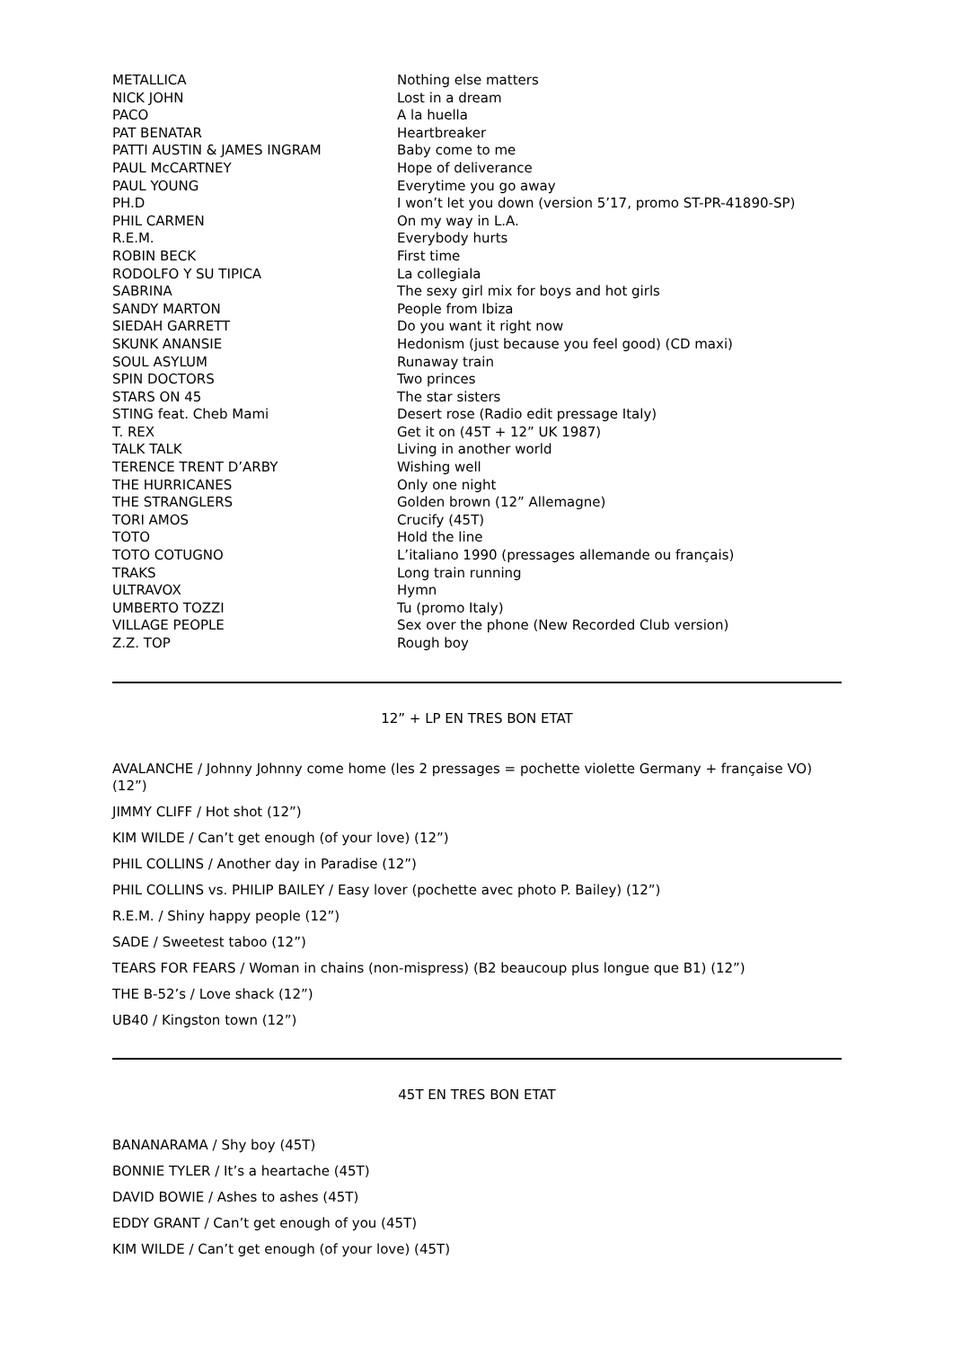| METALLICA | Nothing else matters |
| NICK JOHN | Lost in a dream |
| PACO | A la huella |
| PAT BENATAR | Heartbreaker |
| PATTI AUSTIN & JAMES INGRAM | Baby come to me |
| PAUL McCARTNEY | Hope of deliverance |
| PAUL YOUNG | Everytime you go away |
| PH.D | I won’t let you down (version 5’17, promo ST-PR-41890-SP) |
| PHIL CARMEN | On my way in L.A. |
| R.E.M. | Everybody hurts |
| ROBIN BECK | First time |
| RODOLFO Y SU TIPICA | La collegiala |
| SABRINA | The sexy girl mix for boys and hot girls |
| SANDY MARTON | People from Ibiza |
| SIEDAH GARRETT | Do you want it right now |
| SKUNK ANANSIE | Hedonism (just because you feel good) (CD maxi) |
| SOUL ASYLUM | Runaway train |
| SPIN DOCTORS | Two princes |
| STARS ON 45 | The star sisters |
| STING feat. Cheb Mami | Desert rose (Radio edit pressage Italy) |
| T. REX | Get it on (45T + 12” UK 1987) |
| TALK TALK | Living in another world |
| TERENCE TRENT D’ARBY | Wishing well |
| THE HURRICANES | Only one night |
| THE STRANGLERS | Golden brown (12” Allemagne) |
| TORI AMOS | Crucify (45T) |
| TOTO | Hold the line |
| TOTO COTUGNO | L’italiano 1990 (pressages allemande ou français) |
| TRAKS | Long train running |
| ULTRAVOX | Hymn |
| UMBERTO TOZZI | Tu (promo Italy) |
| VILLAGE PEOPLE | Sex over the phone (New Recorded Club version) |
| Z.Z. TOP | Rough boy |
12” + LP EN TRES BON ETAT
AVALANCHE / Johnny Johnny come home (les 2 pressages = pochette violette Germany + française VO) (12”)
JIMMY CLIFF / Hot shot (12”)
KIM WILDE / Can’t get enough (of your love) (12”)
PHIL COLLINS / Another day in Paradise (12”)
PHIL COLLINS vs. PHILIP BAILEY / Easy lover (pochette avec photo P. Bailey) (12”)
R.E.M. / Shiny happy people (12”)
SADE / Sweetest taboo (12”)
TEARS FOR FEARS / Woman in chains (non-mispress) (B2 beaucoup plus longue que B1) (12”)
THE B-52’s / Love shack (12”)
UB40 / Kingston town (12”)
45T EN TRES BON ETAT
BANANARAMA / Shy boy (45T)
BONNIE TYLER / It’s a heartache (45T)
DAVID BOWIE / Ashes to ashes (45T)
EDDY GRANT / Can’t get enough of you (45T)
KIM WILDE / Can’t get enough (of your love) (45T)